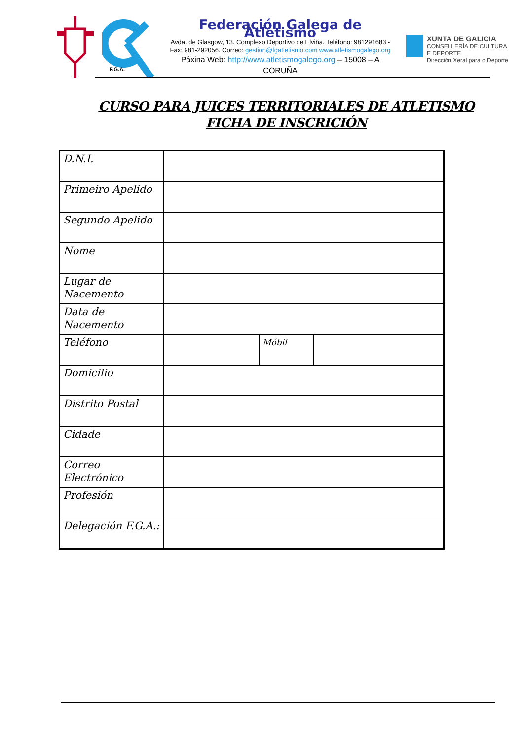F.G.A.
Federación Galega de Atletismo
Avda. de Glasgow, 13. Complexo Deportivo de Elviña. Teléfono: 981291683 - Fax: 981-292056. Correo: gestion@fgatletismo.com www.atletismogalego.org
Páxina Web: http://www.atletismogalego.org – 15008 – A CORUÑA
XUNTA DE GALICIA
CONSELLERÍA DE CULTURA
E DEPORTE
Dirección Xeral para o Deporte
CURSO PARA JUICES TERRITORIALES DE ATLETISMO
FICHA DE INSCRICIÓN
| D.N.I. | | | |
| Primeiro Apelido | | | |
| Segundo Apelido | | | |
| Nome | | | |
| Lugar de Nacemento | | | |
| Data de Nacemento | | | |
| Teléfono | | Móbil | |
| Domicilio | | | |
| Distrito Postal | | | |
| Cidade | | | |
| Correo Electrónico | | | |
| Profesión | | | |
| Delegación F.G.A.: | | | |